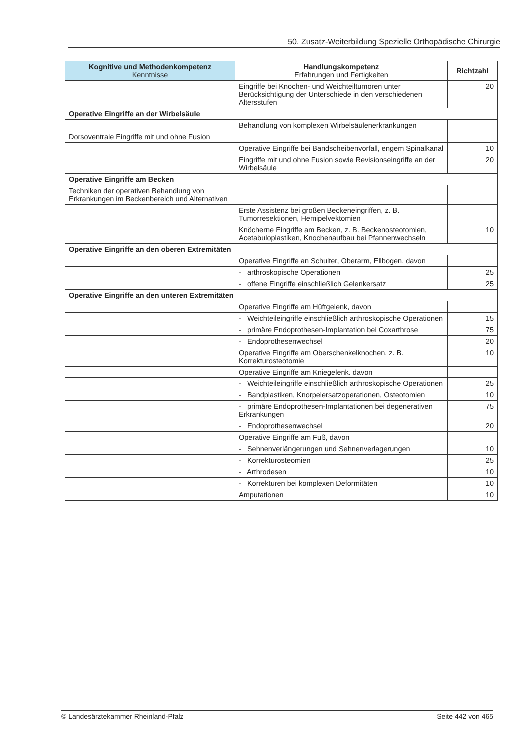50. Zusatz-Weiterbildung Spezielle Orthopädische Chirurgie
| Kognitive und Methodenkompetenz Kenntnisse | Handlungskompetenz Erfahrungen und Fertigkeiten | Richtzahl |
| --- | --- | --- |
| | Eingriffe bei Knochen- und Weichteiltumoren unter Berücksichtigung der Unterschiede in den verschiedenen Altersstufen | 20 |
| Operative Eingriffe an der Wirbelsäule | | |
| | Behandlung von komplexen Wirbelsäulenerkrankungen | |
| Dorsoventrale Eingriffe mit und ohne Fusion | | |
| | Operative Eingriffe bei Bandscheibenvorfall, engem Spinalkanal | 10 |
| | Eingriffe mit und ohne Fusion sowie Revisionseingriffe an der Wirbelsäule | 20 |
| Operative Eingriffe am Becken | | |
| Techniken der operativen Behandlung von Erkrankungen im Beckenbereich und Alternativen | | |
| | Erste Assistenz bei großen Beckeneingriffen, z. B. Tumorresektionen, Hemipelvektomien | |
| | Knöcherne Eingriffe am Becken, z. B. Beckenosteotomien, Acetabuloplastiken, Knochenaufbau bei Pfannenwechseln | 10 |
| Operative Eingriffe an den oberen Extremitäten | | |
| | Operative Eingriffe an Schulter, Oberarm, Ellbogen, davon | |
| | - arthroskopische Operationen | 25 |
| | - offene Eingriffe einschließlich Gelenkersatz | 25 |
| Operative Eingriffe an den unteren Extremitäten | | |
| | Operative Eingriffe am Hüftgelenk, davon | |
| | - Weichteileingriffe einschließlich arthroskopische Operationen | 15 |
| | - primäre Endoprothesen-Implantation bei Coxarthrose | 75 |
| | - Endoprothesenwechsel | 20 |
| | Operative Eingriffe am Oberschenkelknochen, z. B. Korrekturosteotomie | 10 |
| | Operative Eingriffe am Kniegelenk, davon | |
| | - Weichteileingriffe einschließlich arthroskopische Operationen | 25 |
| | - Bandplastiken, Knorpelersatzoperationen, Osteotomien | 10 |
| | - primäre Endoprothesen-Implantationen bei degenerativen Erkrankungen | 75 |
| | - Endoprothesenwechsel | 20 |
| | Operative Eingriffe am Fuß, davon | |
| | - Sehnenverlängerungen und Sehnenverlagerungen | 10 |
| | - Korrekturosteomien | 25 |
| | - Arthrodesen | 10 |
| | - Korrekturen bei komplexen Deformitäten | 10 |
| | Amputationen | 10 |
© Landesärztekammer Rheinland-Pfalz Seite 442 von 465